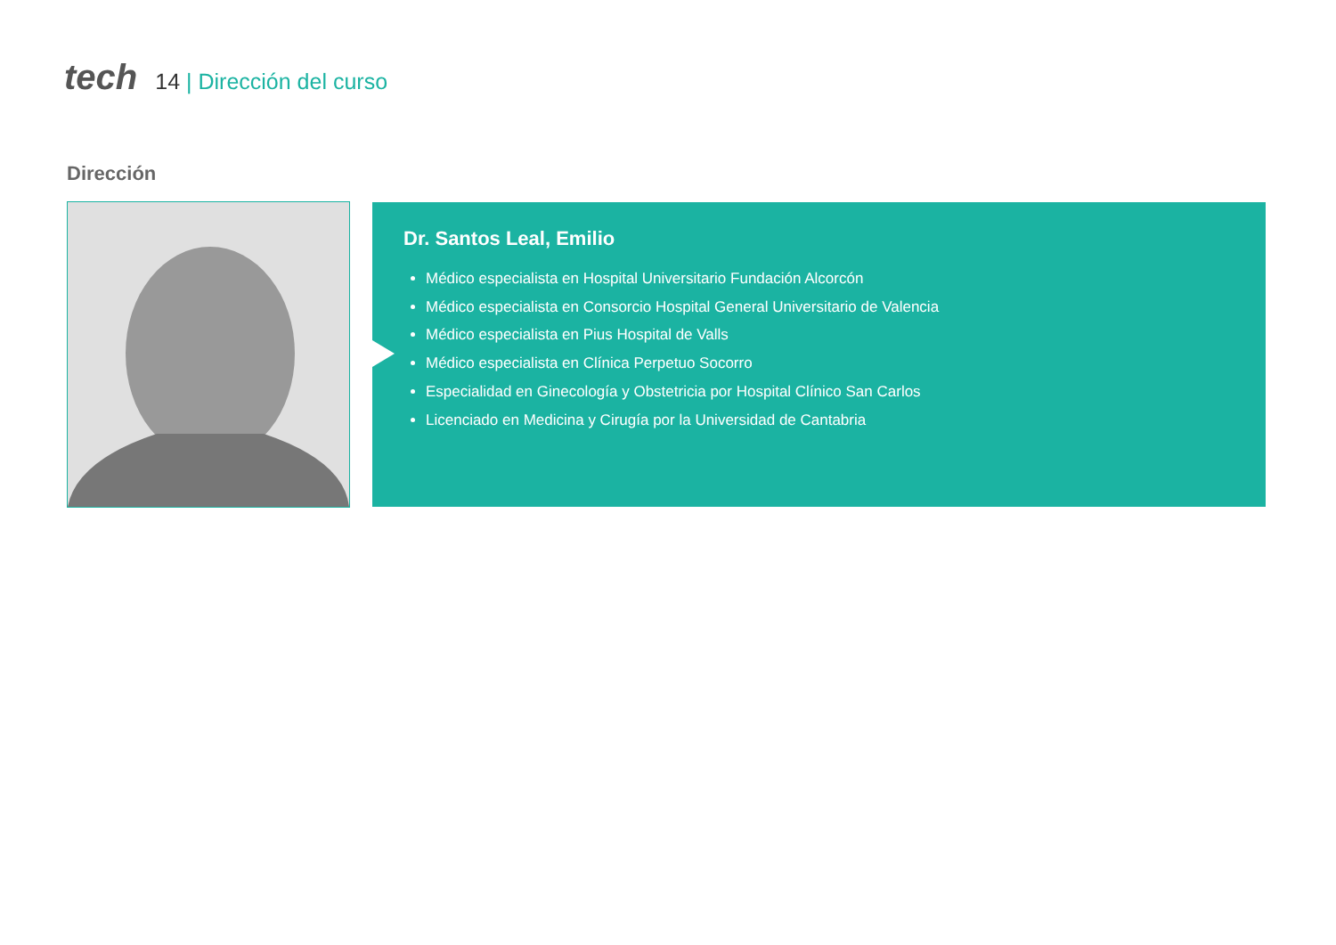tech
14 | Dirección del curso
Dirección
Dr. Santos Leal, Emilio
Médico especialista en Hospital Universitario Fundación Alcorcón
Médico especialista en Consorcio Hospital General Universitario de Valencia
Médico especialista en Pius Hospital de Valls
Médico especialista en Clínica Perpetuo Socorro
Especialidad en Ginecología y Obstetricia por Hospital Clínico San Carlos
Licenciado en Medicina y Cirugía por la Universidad de Cantabria